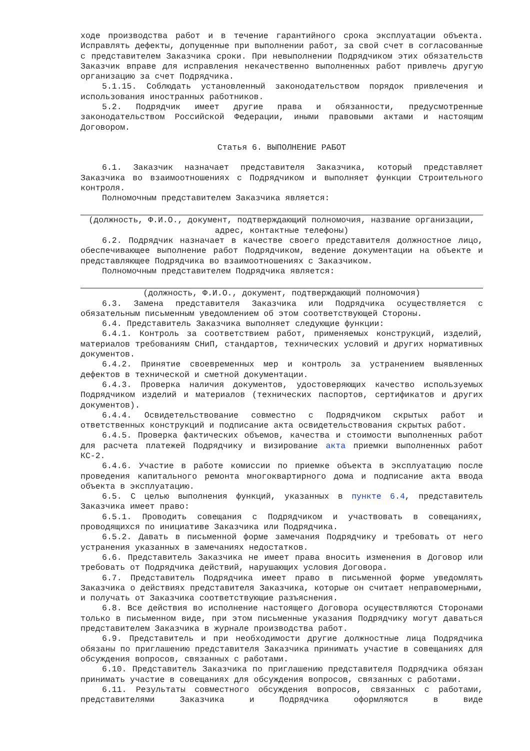ходе производства работ и в течение гарантийного срока эксплуатации объекта. Исправлять дефекты, допущенные при выполнении работ, за свой счет в согласованные с представителем Заказчика сроки. При невыполнении Подрядчиком этих обязательств Заказчик вправе для исправления некачественно выполненных работ привлечь другую организацию за счет Подрядчика.
5.1.15. Соблюдать установленный законодательством порядок привлечения и использования иностранных работников.
5.2. Подрядчик имеет другие права и обязанности, предусмотренные законодательством Российской Федерации, иными правовыми актами и настоящим Договором.
Статья 6. ВЫПОЛНЕНИЕ РАБОТ
6.1. Заказчик назначает представителя Заказчика, который представляет Заказчика во взаимоотношениях с Подрядчиком и выполняет функции Строительного контроля.
Полномочным представителем Заказчика является:
(должность, Ф.И.О., документ, подтверждающий полномочия, название организации, адрес, контактные телефоны)
6.2. Подрядчик назначает в качестве своего представителя должностное лицо, обеспечивающее выполнение работ Подрядчиком, ведение документации на объекте и представляющее Подрядчика во взаимоотношениях с Заказчиком.
Полномочным представителем Подрядчика является:
(должность, Ф.И.О., документ, подтверждающий полномочия)
6.3. Замена представителя Заказчика или Подрядчика осуществляется с обязательным письменным уведомлением об этом соответствующей Стороны.
6.4. Представитель Заказчика выполняет следующие функции:
6.4.1. Контроль за соответствием работ, применяемых конструкций, изделий, материалов требованиям СНиП, стандартов, технических условий и других нормативных документов.
6.4.2. Принятие своевременных мер и контроль за устранением выявленных дефектов в технической и сметной документации.
6.4.3. Проверка наличия документов, удостоверяющих качество используемых Подрядчиком изделий и материалов (технических паспортов, сертификатов и других документов).
6.4.4. Освидетельствование совместно с Подрядчиком скрытых работ и ответственных конструкций и подписание акта освидетельствования скрытых работ.
6.4.5. Проверка фактических объемов, качества и стоимости выполненных работ для расчета платежей Подрядчику и визирование акта приемки выполненных работ КС-2.
6.4.6. Участие в работе комиссии по приемке объекта в эксплуатацию после проведения капитального ремонта многоквартирного дома и подписание акта ввода объекта в эксплуатацию.
6.5. С целью выполнения функций, указанных в пункте 6.4, представитель Заказчика имеет право:
6.5.1. Проводить совещания с Подрядчиком и участвовать в совещаниях, проводящихся по инициативе Заказчика или Подрядчика.
6.5.2. Давать в письменной форме замечания Подрядчику и требовать от него устранения указанных в замечаниях недостатков.
6.6. Представитель Заказчика не имеет права вносить изменения в Договор или требовать от Подрядчика действий, нарушающих условия Договора.
6.7. Представитель Подрядчика имеет право в письменной форме уведомлять Заказчика о действиях представителя Заказчика, которые он считает неправомерными, и получать от Заказчика соответствующие разъяснения.
6.8. Все действия во исполнение настоящего Договора осуществляются Сторонами только в письменном виде, при этом письменные указания Подрядчику могут даваться представителем Заказчика в журнале производства работ.
6.9. Представитель и при необходимости другие должностные лица Подрядчика обязаны по приглашению представителя Заказчика принимать участие в совещаниях для обсуждения вопросов, связанных с работами.
6.10. Представитель Заказчика по приглашению представителя Подрядчика обязан принимать участие в совещаниях для обсуждения вопросов, связанных с работами.
6.11. Результаты совместного обсуждения вопросов, связанных с работами, представителями Заказчика и Подрядчика оформляются в виде